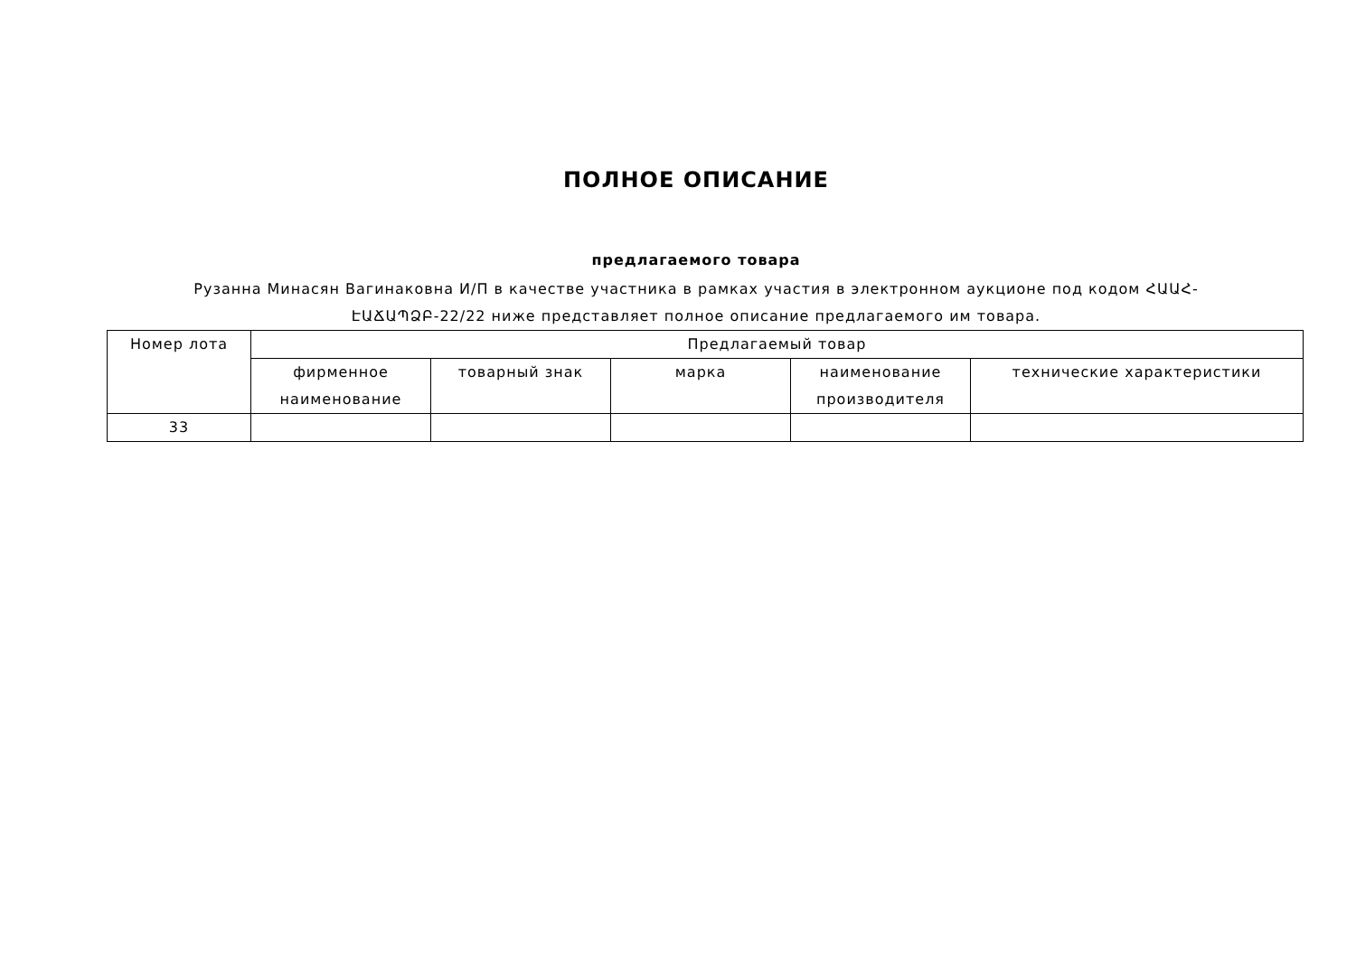ПОЛНОЕ ОПИСАНИЕ
предлагаемого товара
Рузанна Минасян Вагинакoвна И/П в качестве участника в рамках участия в электронном аукционе под кодом ՀԱԱՀ-ԷԱՃԱՊՁԲ-22/22 ниже представляет полное описание предлагаемого им товара.
| Номер лота | Предлагаемый товар | | | | |
| --- | --- | --- | --- | --- | --- |
| | фирменное наименование | товарный знак | марка | наименование производителя | технические характеристики |
| 33 | | | | | |